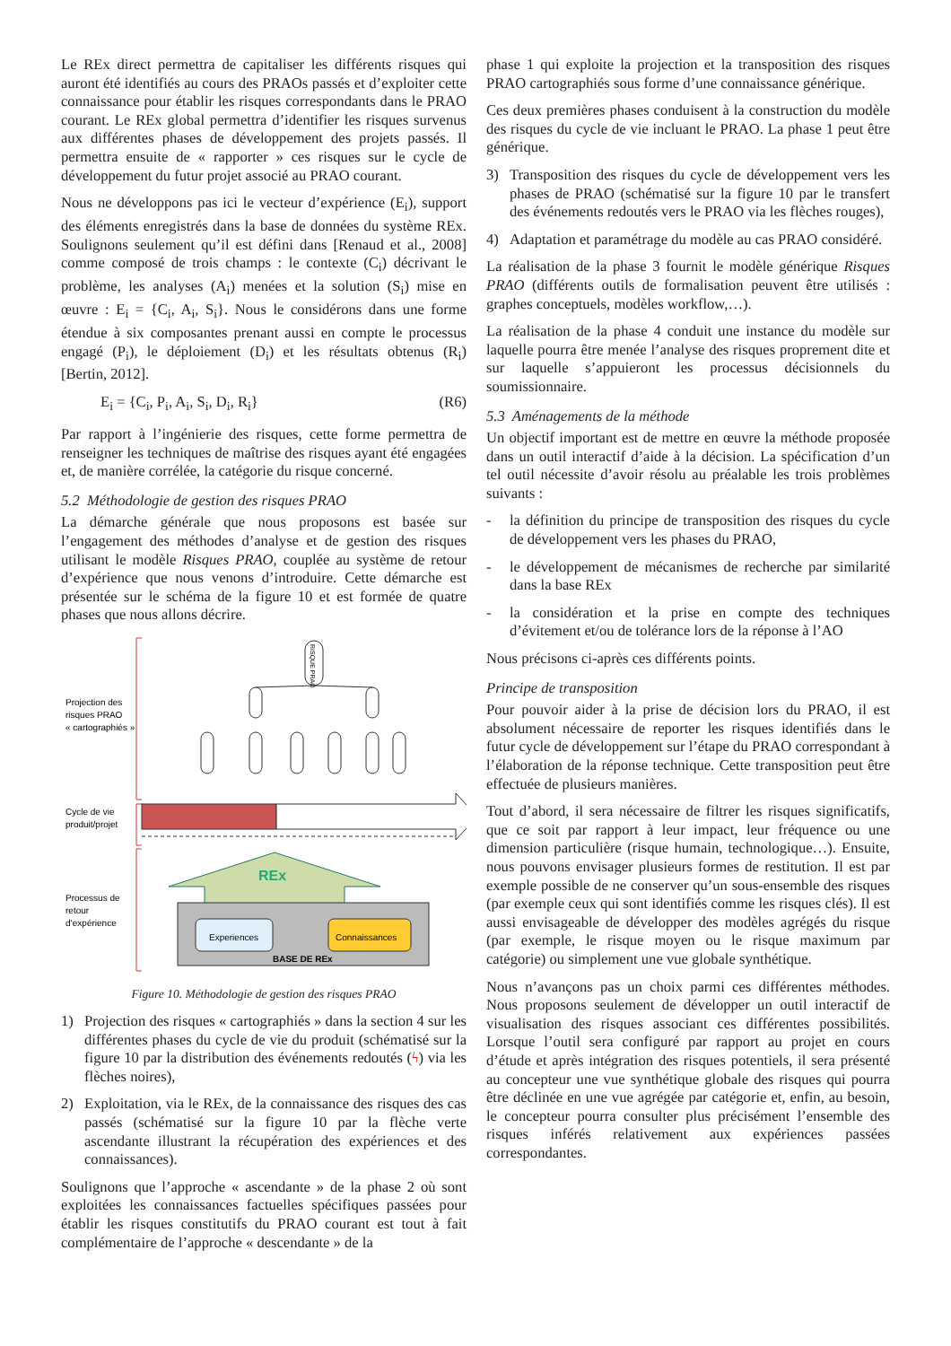Le REx direct permettra de capitaliser les différents risques qui auront été identifiés au cours des PRAOs passés et d’exploiter cette connaissance pour établir les risques correspondants dans le PRAO courant. Le REx global permettra d’identifier les risques survenus aux différentes phases de développement des projets passés. Il permettra ensuite de « rapporter » ces risques sur le cycle de développement du futur projet associé au PRAO courant.
Nous ne développons pas ici le vecteur d’expérience (E<sub>i</sub>), support des éléments enregistrés dans la base de données du système REx. Soulignons seulement qu’il est défini dans [Renaud et al., 2008] comme composé de trois champs : le contexte (C<sub>i</sub>) décrivant le problème, les analyses (A<sub>i</sub>) menées et la solution (S<sub>i</sub>) mise en œuvre : E<sub>i</sub> = {C<sub>i</sub>, A<sub>i</sub>, S<sub>i</sub>}. Nous le considérons dans une forme étendue à six composantes prenant aussi en compte le processus engagé (P<sub>i</sub>), le déploiement (D<sub>i</sub>) et les résultats obtenus (R<sub>i</sub>) [Bertin, 2012].
E<sub>i</sub> = {C<sub>i</sub>, P<sub>i</sub>, A<sub>i</sub>, S<sub>i</sub>, D<sub>i</sub>, R<sub>i</sub>} (R6)
Par rapport à l’ingénierie des risques, cette forme permettra de renseigner les techniques de maîtrise des risques ayant été engagées et, de manière corrélée, la catégorie du risque concerné.
5.2 Méthodologie de gestion des risques PRAO
La démarche générale que nous proposons est basée sur l’engagement des méthodes d’analyse et de gestion des risques utilisant le modèle Risques PRAO, couplée au système de retour d’expérience que nous venons d’introduire. Cette démarche est présentée sur le schéma de la figure 10 et est formée de quatre phases que nous allons décrire.
Projection des
risques PRAO
« cartographiés »
Cycle de vie
produit/projet
Processus de
retour
d’expérience
RISQUE PRAO
REx
Experiences
Connaissances
BASE DE REx
Figure 10. Méthodologie de gestion des risques PRAO
1) Projection des risques « cartographiés » dans la section 4 sur les différentes phases du cycle de vie du produit (schématisé sur la figure 10 par la distribution des événements redoutés (ϟ) via les flèches noires),
2) Exploitation, via le REx, de la connaissance des risques des cas passés (schématisé sur la figure 10 par la flèche verte ascendante illustrant la récupération des expériences et des connaissances).
Soulignons que l’approche « ascendante » de la phase 2 où sont exploitées les connaissances factuelles spécifiques passées pour établir les risques constitutifs du PRAO courant est tout à fait complémentaire de l’approche « descendante » de la
phase 1 qui exploite la projection et la transposition des risques PRAO cartographiés sous forme d’une connaissance générique.
Ces deux premières phases conduisent à la construction du modèle des risques du cycle de vie incluant le PRAO. La phase 1 peut être générique.
3) Transposition des risques du cycle de développement vers les phases de PRAO (schématisé sur la figure 10 par le transfert des événements redoutés vers le PRAO via les flèches rouges),
4) Adaptation et paramétrage du modèle au cas PRAO considéré.
La réalisation de la phase 3 fournit le modèle générique Risques PRAO (différents outils de formalisation peuvent être utilisés : graphes conceptuels, modèles workflow,…).
La réalisation de la phase 4 conduit une instance du modèle sur laquelle pourra être menée l’analyse des risques proprement dite et sur laquelle s’appuieront les processus décisionnels du soumissionnaire.
5.3 Aménagements de la méthode
Un objectif important est de mettre en œuvre la méthode proposée dans un outil interactif d’aide à la décision. La spécification d’un tel outil nécessite d’avoir résolu au préalable les trois problèmes suivants :
- la définition du principe de transposition des risques du cycle de développement vers les phases du PRAO,
- le développement de mécanismes de recherche par similarité dans la base REx
- la considération et la prise en compte des techniques d’évitement et/ou de tolérance lors de la réponse à l’AO
Nous précisons ci-après ces différents points.
Principe de transposition
Pour pouvoir aider à la prise de décision lors du PRAO, il est absolument nécessaire de reporter les risques identifiés dans le futur cycle de développement sur l’étape du PRAO correspondant à l’élaboration de la réponse technique. Cette transposition peut être effectuée de plusieurs manières.
Tout d’abord, il sera nécessaire de filtrer les risques significatifs, que ce soit par rapport à leur impact, leur fréquence ou une dimension particulière (risque humain, technologique…). Ensuite, nous pouvons envisager plusieurs formes de restitution. Il est par exemple possible de ne conserver qu’un sous-ensemble des risques (par exemple ceux qui sont identifiés comme les risques clés). Il est aussi envisageable de développer des modèles agrégés du risque (par exemple, le risque moyen ou le risque maximum par catégorie) ou simplement une vue globale synthétique.
Nous n’avançons pas un choix parmi ces différentes méthodes. Nous proposons seulement de développer un outil interactif de visualisation des risques associant ces différentes possibilités. Lorsque l’outil sera configuré par rapport au projet en cours d’étude et après intégration des risques potentiels, il sera présenté au concepteur une vue synthétique globale des risques qui pourra être déclinée en une vue agrégée par catégorie et, enfin, au besoin, le concepteur pourra consulter plus précisément l’ensemble des risques inférés relativement aux expériences passées correspondantes.